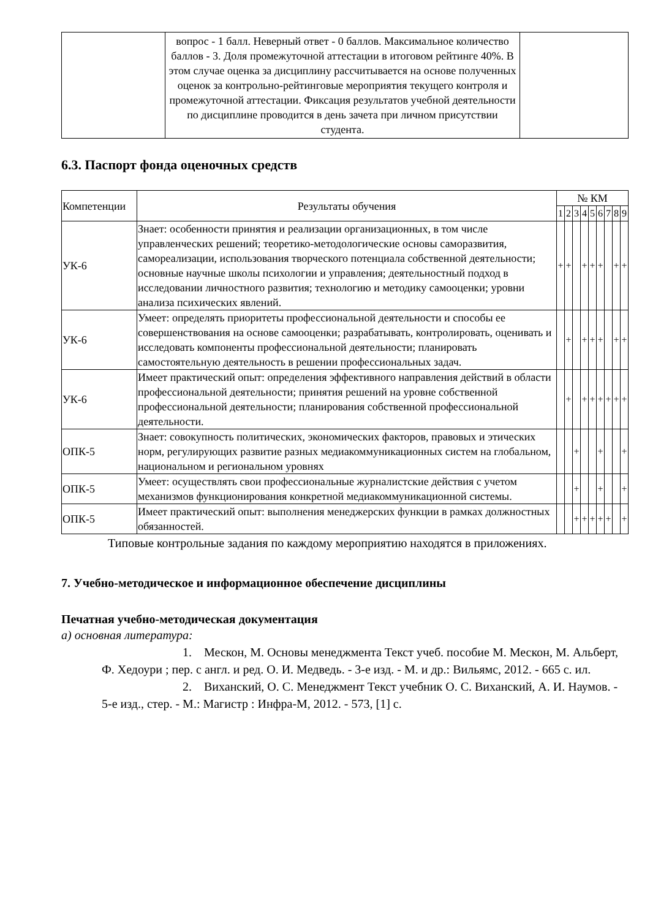| | вопрос - 1 балл. Неверный ответ - 0 баллов. Максимальное количество баллов - 3. Доля промежуточной аттестации в итоговом рейтинге 40%. В этом случае оценка за дисциплину рассчитывается на основе полученных оценок за контрольно-рейтинговые мероприятия текущего контроля и промежуточной аттестации. Фиксация результатов учебной деятельности по дисциплине проводится в день зачета при личном присутствии студента. | |
6.3. Паспорт фонда оценочных средств
| Компетенции | Результаты обучения | № КМ | | | | | | | | |
| --- | --- | --- | --- | --- | --- | --- | --- | --- | --- | --- |
| | | 1 | 2 | 3 | 4 | 5 | 6 | 7 | 8 | 9 |
| УК-6 | Знает: особенности принятия и реализации организационных, в том числе управленческих решений; теоретико-методологические основы саморазвития, самореализации, использования творческого потенциала собственной деятельности; основные научные школы психологии и управления; деятельностный подход в исследовании личностного развития; технологию и методику самооценки; уровни анализа психических явлений. | + | + | | + | + | + | | + | + |
| УК-6 | Умеет: определять приоритеты профессиональной деятельности и способы ее совершенствования на основе самооценки; разрабатывать, контролировать, оценивать и исследовать компоненты профессиональной деятельности; планировать самостоятельную деятельность в решении профессиональных задач. | | + | | + | + | + | | + | + |
| УК-6 | Имеет практический опыт: определения эффективного направления действий в области профессиональной деятельности; принятия решений на уровне собственной профессиональной деятельности; планирования собственной профессиональной деятельности. | | + | | + | + | + | + | + | + |
| ОПК-5 | Знает: совокупность политических, экономических факторов, правовых и этических норм, регулирующих развитие разных медиакоммуникационных систем на глобальном, национальном и региональном уровнях | | | + | | | + | | | + |
| ОПК-5 | Умеет: осуществлять свои профессиональные журналистские действия с учетом механизмов функционирования конкретной медиакоммуникационной системы. | | | + | | | + | | | + |
| ОПК-5 | Имеет практический опыт: выполнения менеджерских функции в рамках должностных обязанностей. | | | + | + | + | + | + | | + |
Типовые контрольные задания по каждому мероприятию находятся в приложениях.
7. Учебно-методическое и информационное обеспечение дисциплины
Печатная учебно-методическая документация
а) основная литература:
1. Мескон, М. Основы менеджмента Текст учеб. пособие М. Мескон, М. Альберт, Ф. Хедоури ; пер. с англ. и ред. О. И. Медведь. - 3-е изд. - М. и др.: Вильямс, 2012. - 665 с. ил.
2. Виханский, О. С. Менеджмент Текст учебник О. С. Виханский, А. И. Наумов. - 5-е изд., стер. - М.: Магистр : Инфра-М, 2012. - 573, [1] с.